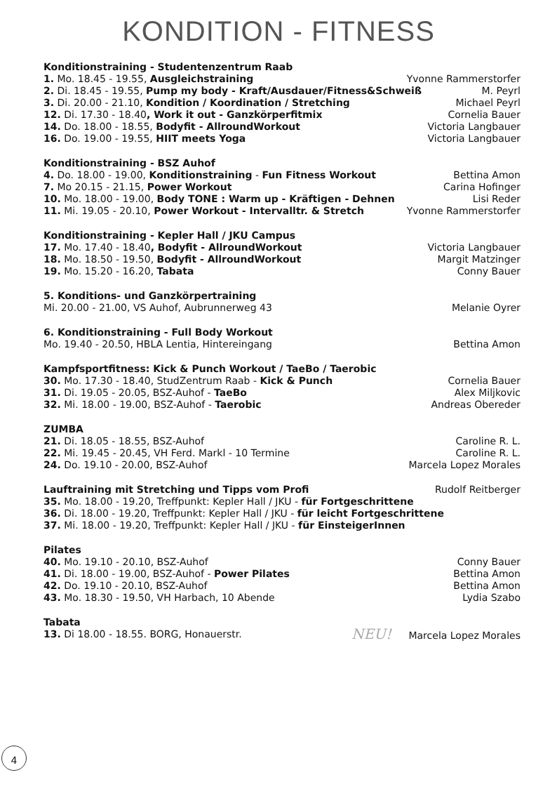KONDITION - FITNESS
Konditionstraining - Studentenzentrum Raab
1. Mo. 18.45 - 19.55, Ausgleichstraining Yvonne Rammerstorfer
2. Di. 18.45 - 19.55, Pump my body - Kraft/Ausdauer/Fitness&Schweiß M. Peyrl
3. Di. 20.00 - 21.10, Kondition / Koordination / Stretching Michael Peyrl
12. Di. 17.30 - 18.40, Work it out - Ganzkörperfitmix Cornelia Bauer
14. Do. 18.00 - 18.55, Bodyfit - AllroundWorkout Victoria Langbauer
16. Do. 19.00 - 19.55, HIIT meets Yoga Victoria Langbauer
Konditionstraining - BSZ Auhof
4. Do. 18.00 - 19.00, Konditionstraining - Fun Fitness Workout Bettina Amon
7. Mo 20.15 - 21.15, Power Workout Carina Hofinger
10. Mo. 18.00 - 19.00, Body TONE : Warm up - Kräftigen - Dehnen Lisi Reder
11. Mi. 19.05 - 20.10, Power Workout - Intervalltr. & Stretch Yvonne Rammerstorfer
Konditionstraining - Kepler Hall / JKU Campus
17. Mo. 17.40 - 18.40, Bodyfit - AllroundWorkout Victoria Langbauer
18. Mo. 18.50 - 19.50, Bodyfit - AllroundWorkout Margit Matzinger
19. Mo. 15.20 - 16.20, Tabata Conny Bauer
5. Konditions- und Ganzkörpertraining
Mi. 20.00 - 21.00, VS Auhof, Aubrunnerweg 43 Melanie Oyrer
6. Konditionstraining - Full Body Workout
Mo. 19.40 - 20.50, HBLA Lentia, Hintereingang Bettina Amon
Kampfsportfitness: Kick & Punch Workout / TaeBo / Taerobic
30. Mo. 17.30 - 18.40, StudZentrum Raab - Kick & Punch Cornelia Bauer
31. Di. 19.05 - 20.05, BSZ-Auhof - TaeBo Alex Miljkovic
32. Mi. 18.00 - 19.00, BSZ-Auhof - Taerobic Andreas Obereder
ZUMBA
21. Di. 18.05 - 18.55, BSZ-Auhof Caroline R. L.
22. Mi. 19.45 - 20.45, VH Ferd. Markl - 10 Termine Caroline R. L.
24. Do. 19.10 - 20.00, BSZ-Auhof Marcela Lopez Morales
Lauftraining mit Stretching und Tipps vom Profi Rudolf Reitberger
35. Mo. 18.00 - 19.20, Treffpunkt: Kepler Hall / JKU - für Fortgeschrittene
36. Di. 18.00 - 19.20, Treffpunkt: Kepler Hall / JKU - für leicht Fortgeschrittene
37. Mi. 18.00 - 19.20, Treffpunkt: Kepler Hall / JKU - für EinsteigerInnen
Pilates
40. Mo. 19.10 - 20.10, BSZ-Auhof Conny Bauer
41. Di. 18.00 - 19.00, BSZ-Auhof - Power Pilates Bettina Amon
42. Do. 19.10 - 20.10, BSZ-Auhof Bettina Amon
43. Mo. 18.30 - 19.50, VH Harbach, 10 Abende Lydia Szabo
Tabata
13. Di 18.00 - 18.55. BORG, Honauerstr. NEU! Marcela Lopez Morales
4